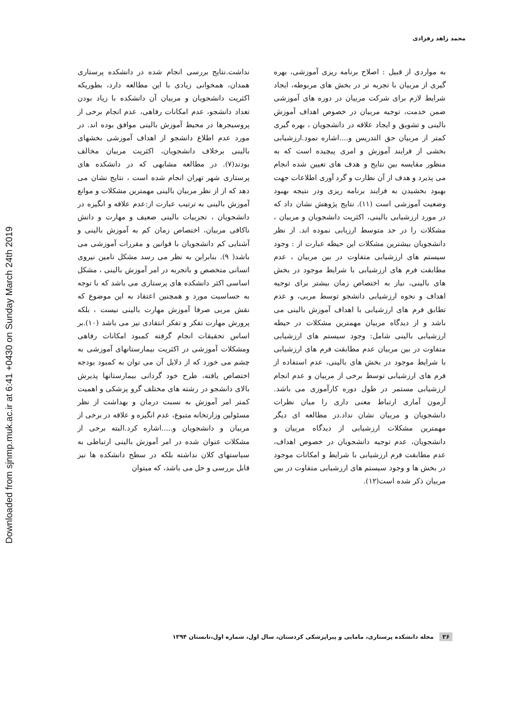Downloaded from sjnmp.muk.ac.ir at 6:41 +0430 on Sunday March 24th 2019
محمد زاهد رفزادی
نداشت.نتایج بررسی انجام شده در دانشکده پرستاری همدان، همخوانی زیادی با این مطالعه دارد، بطوریکه اکثریت دانشجویان و مربیان آن دانشکده با زیاد بودن تعداد دانشجو، عدم امکانات رفاهی، عدم انجام برخی از پروسیجرها در محیط آموزش بالینی موافق بوده اند. در مورد عدم اطلاع دانشجو از اهداف آموزشی بخشهای بالینی برخلاف دانشجویان، اکثریت مربیان مخالف بودند(۷). در مطالعه مشابهی که در دانشکده های پرستاری شهر تهران انجام شده است ، نتایج نشان می دهد که از از نظر مربیان بالینی مهمترین مشکلات و موانع آموزش بالینی به ترتیب عبارت از:عدم علاقه و انگیزه در دانشجویان ، تجربیات بالینی ضعیف و مهارت و دانش ناکافی مربیان، اختصاص زمان کم به آموزش بالینی و آشنایی کم دانشجویان با قوانین و مقررات آموزشی می باشد( ۹). بنابراین به نظر می رسد مشکل تامین نیروی انسانی متخصص و باتجربه در امر آموزش بالینی ، مشکل اساسی اکثر دانشکده های پرستاری می باشد که با توجه به حساسیت مورد و همچنین اعتقاد به این موضوع که نقش مربی صرفا آموزش مهارت بالینی نیست ، بلکه پرورش مهارت تفکر و تفکر انتقادی نیز می باشد (۱۰).بر اساس تحقیقات انجام گرفته کمبود امکانات رفاهی ومشکلات آموزشی در اکثریت بیمارستانهای آموزشی به چشم می خورد که از دلایل آن می توان به کمبود بودجه اختصاص یافته، طرح خود گردانی بیمارستانها پذیرش بالای دانشجو در رشته های مختلف گرو پزشکی و اهمیت کمتر امر آموزش به نسبت درمان و بهداشت از نظر مسئولین وزارتخانه متبوع، عدم انگیزه و علاقه در برخی از مربیان و دانشجویان و.....اشاره کرد.البته برخی از مشکلات عنوان شده در امر آموزش بالینی ارتباطی به سیاستهای کلان نداشته بلکه در سطح دانشکده ها نیز قابل بررسی و حل می باشد، که میتوان
به مواردی از قبیل : اصلاح برنامه ریزی آموزشی، بهره گیری از مربیان با تجربه تر در بخش های مربوطه، ایجاد شرایط لازم برای شرکت مربیان در دوره های آموزشی ضمن خدمت، توجیه مربیان در خصوص اهداف آموزش بالینی و تشویق و ایجاد علاقه در دانشجویان ، بهره گیری کمتر از مربیان حق التدریس و....اشاره نمود.ارزشیابی بخشی از فرایند آموزش و امری پیچیده است که به منظور مقایسه بین نتایج و هدف های تعیین شده انجام می پذیرد و هدف از آن نظارت و گرد آوری اطلاعات جهت بهبود بخشیدن به فرایند برنامه ریزی ودر نتیجه بهبود وضعیت آموزشی است (۱۱). نتایج پژوهش نشان داد که در مورد ارزشیابی بالینی، اکثریت دانشجویان و مربیان ، مشکلات را در حد متوسط ارزیابی نموده اند. از نظر دانشجویان بیشترین مشکلات این حیطه عبارت از : وجود سیستم های ارزشیابی متفاوت در بین مربیان ، عدم مطابقت فرم های ارزشیابی با شرایط موجود در بخش های بالینی، نیاز به اختصاص زمان بیشتر برای توجیه اهداف و نحوه ارزشیابی دانشجو توسط مربی، و عدم تطابق فرم های ارزشیابی با اهداف آموزش بالینی می باشد و از دیدگاه مربیان مهمترین مشکلات در حیطه ارزشیابی بالینی شامل: وجود سیستم های ارزشیابی متفاوت در بین مربیان عدم مطابقت فرم های ارزشیابی با شرایط موجود در بخش های بالینی، عدم استفاده از فرم های ارزشیابی توسط برخی از مربیان و عدم انجام ارزشیابی مستمر در طول دوره کارآموزی می باشد. آزمون آماری ارتباط معنی داری را میان نظرات دانشجویان و مربیان نشان نداد.در مطالعه ای دیگر مهمترین مشکلات ارزشیابی از دیدگاه مربیان و دانشجویان، عدم توجیه دانشجویان در خصوص اهداف، عدم مطابقت فرم ارزشیابی با شرایط و امکانات موجود در بخش ها و وجود سیستم های ارزشیابی متفاوت در بین مربیان ذکر شده است(۱۲).
۳۶ مجله دانشکده پرستاری، مامایی و پیراپزشکی کردستان، سال اول، شماره اول،تابستان ۱۳۹۴